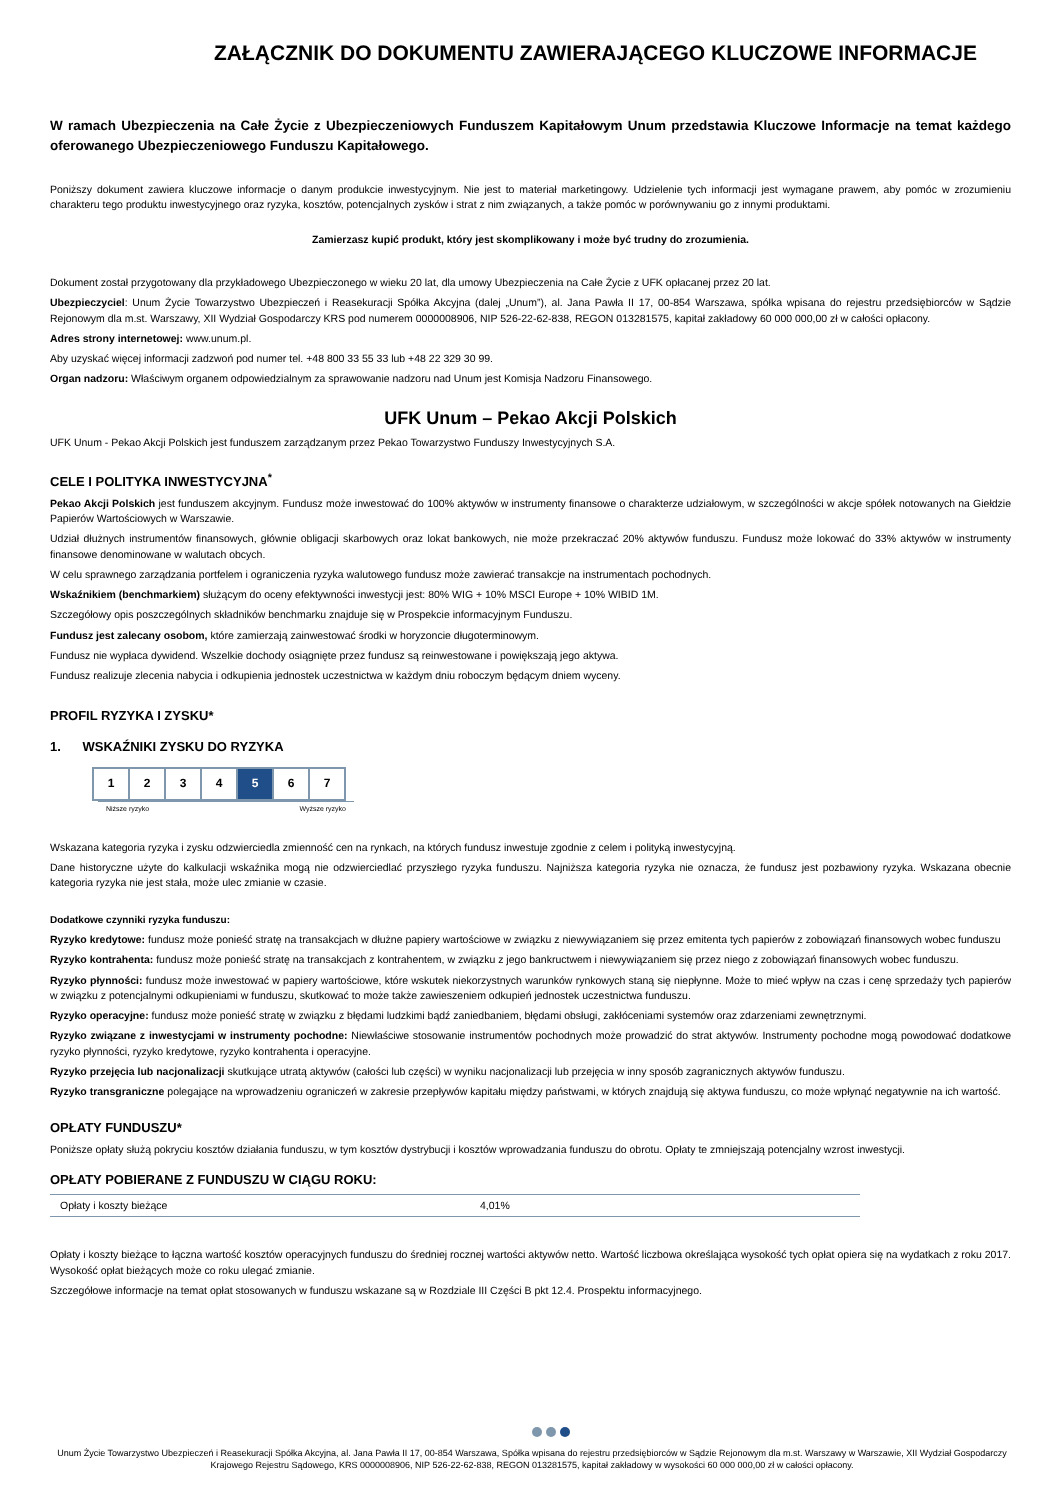ZAŁĄCZNIK DO DOKUMENTU ZAWIERAJĄCEGO KLUCZOWE INFORMACJE
W ramach Ubezpieczenia na Całe Życie z Ubezpieczeniowych Funduszem Kapitałowym Unum przedstawia Kluczowe Informacje na temat każdego oferowanego Ubezpieczeniowego Funduszu Kapitałowego.
Poniższy dokument zawiera kluczowe informacje o danym produkcie inwestycyjnym. Nie jest to materiał marketingowy. Udzielenie tych informacji jest wymagane prawem, aby pomóc w zrozumieniu charakteru tego produktu inwestycyjnego oraz ryzyka, kosztów, potencjalnych zysków i strat z nim związanych, a także pomóc w porównywaniu go z innymi produktami.
Zamierzasz kupić produkt, który jest skomplikowany i może być trudny do zrozumienia.
Dokument został przygotowany dla przykładowego Ubezpieczonego w wieku 20 lat, dla umowy Ubezpieczenia na Całe Życie z UFK opłacanej przez 20 lat.
Ubezpieczyciel: Unum Życie Towarzystwo Ubezpieczeń i Reasekuracji Spółka Akcyjna (dalej „Unum”), al. Jana Pawła II 17, 00-854 Warszawa, spółka wpisana do rejestru przedsiębiorców w Sądzie Rejonowym dla m.st. Warszawy, XII Wydział Gospodarczy KRS pod numerem 0000008906, NIP 526-22-62-838, REGON 013281575, kapitał zakładowy 60 000 000,00 zł w całości opłacony.
Adres strony internetowej: www.unum.pl.
Aby uzyskać więcej informacji zadzwoń pod numer tel. +48 800 33 55 33 lub +48 22 329 30 99.
Organ nadzoru: Właściwym organem odpowiedzialnym za sprawowanie nadzoru nad Unum jest Komisja Nadzoru Finansowego.
UFK Unum – Pekao Akcji Polskich
UFK Unum - Pekao Akcji Polskich jest funduszem zarządzanym przez Pekao Towarzystwo Funduszy Inwestycyjnych S.A.
CELE I POLITYKA INWESTYCYJNA<sup>*</sup>
Pekao Akcji Polskich jest funduszem akcyjnym. Fundusz może inwestować do 100% aktywów w instrumenty finansowe o charakterze udziałowym, w szczególności w akcje spółek notowanych na Giełdzie Papierów Wartościowych w Warszawie.
Udział dłużnych instrumentów finansowych, głównie obligacji skarbowych oraz lokat bankowych, nie może przekraczać 20% aktywów funduszu. Fundusz może lokować do 33% aktywów w instrumenty finansowe denominowane w walutach obcych.
W celu sprawnego zarządzania portfelem i ograniczenia ryzyka walutowego fundusz może zawierać transakcje na instrumentach pochodnych.
Wskaźnikiem (benchmarkiem) służącym do oceny efektywności inwestycji jest: 80% WIG + 10% MSCI Europe + 10% WIBID 1M.
Szczegółowy opis poszczególnych składników benchmarku znajduje się w Prospekcie informacyjnym Funduszu.
Fundusz jest zalecany osobom, które zamierzają zainwestować środki w horyzoncie długoterminowym.
Fundusz nie wypłaca dywidend. Wszelkie dochody osiągnięte przez fundusz są reinwestowane i powiększają jego aktywa.
Fundusz realizuje zlecenia nabycia i odkupienia jednostek uczestnictwa w każdym dniu roboczym będącym dniem wyceny.
PROFIL RYZYKA I ZYSKU*
1. WSKAŹNIKI ZYSKU DO RYZYKA
| 1 | 2 | 3 | 4 | 5 | 6 | 7 |
Niższe ryzyko Wyższe ryzyko
Wskazana kategoria ryzyka i zysku odzwierciedla zmienność cen na rynkach, na których fundusz inwestuje zgodnie z celem i polityką inwestycyjną.
Dane historyczne użyte do kalkulacji wskaźnika mogą nie odzwierciedlać przyszłego ryzyka funduszu. Najniższa kategoria ryzyka nie oznacza, że fundusz jest pozbawiony ryzyka. Wskazana obecnie kategoria ryzyka nie jest stała, może ulec zmianie w czasie.
Dodatkowe czynniki ryzyka funduszu:
Ryzyko kredytowe: fundusz może ponieść stratę na transakcjach w dłużne papiery wartościowe w związku z niewywiązaniem się przez emitenta tych papierów z zobowiązań finansowych wobec funduszu
Ryzyko kontrahenta: fundusz może ponieść stratę na transakcjach z kontrahentem, w związku z jego bankructwem i niewywiązaniem się przez niego z zobowiązań finansowych wobec funduszu.
Ryzyko płynności: fundusz może inwestować w papiery wartościowe, które wskutek niekorzystnych warunków rynkowych staną się niepłynne. Może to mieć wpływ na czas i cenę sprzedaży tych papierów w związku z potencjalnymi odkupieniami w funduszu, skutkować to może także zawieszeniem odkupień jednostek uczestnictwa funduszu.
Ryzyko operacyjne: fundusz może ponieść stratę w związku z błędami ludzkimi bądź zaniedbaniem, błędami obsługi, zakłóceniami systemów oraz zdarzeniami zewnętrznymi.
Ryzyko związane z inwestycjami w instrumenty pochodne: Niewłaściwe stosowanie instrumentów pochodnych może prowadzić do strat aktywów. Instrumenty pochodne mogą powodować dodatkowe ryzyko płynności, ryzyko kredytowe, ryzyko kontrahenta i operacyjne.
Ryzyko przejęcia lub nacjonalizacji skutkujące utratą aktywów (całości lub części) w wyniku nacjonalizacji lub przejęcia w inny sposób zagranicznych aktywów funduszu.
Ryzyko transgraniczne polegające na wprowadzeniu ograniczeń w zakresie przepływów kapitału między państwami, w których znajdują się aktywa funduszu, co może wpłynąć negatywnie na ich wartość.
OPŁATY FUNDUSZU*
Poniższe opłaty służą pokryciu kosztów działania funduszu, w tym kosztów dystrybucji i kosztów wprowadzania funduszu do obrotu. Opłaty te zmniejszają potencjalny wzrost inwestycji.
OPŁATY POBIERANE Z FUNDUSZU W CIĄGU ROKU:
| Opłaty i koszty bieżące | 4,01% |
Opłaty i koszty bieżące to łączna wartość kosztów operacyjnych funduszu do średniej rocznej wartości aktywów netto. Wartość liczbowa określająca wysokość tych opłat opiera się na wydatkach z roku 2017. Wysokość opłat bieżących może co roku ulegać zmianie.
Szczegółowe informacje na temat opłat stosowanych w funduszu wskazane są w Rozdziale III Części B pkt 12.4. Prospektu informacyjnego.
Unum Życie Towarzystwo Ubezpieczeń i Reasekuracji Spółka Akcyjna, al. Jana Pawła II 17, 00-854 Warszawa, Spółka wpisana do rejestru przedsiębiorców w Sądzie Rejonowym dla m.st. Warszawy w Warszawie, XII Wydział Gospodarczy Krajowego Rejestru Sądowego, KRS 0000008906, NIP 526-22-62-838, REGON 013281575, kapitał zakładowy w wysokości 60 000 000,00 zł w całości opłacony.